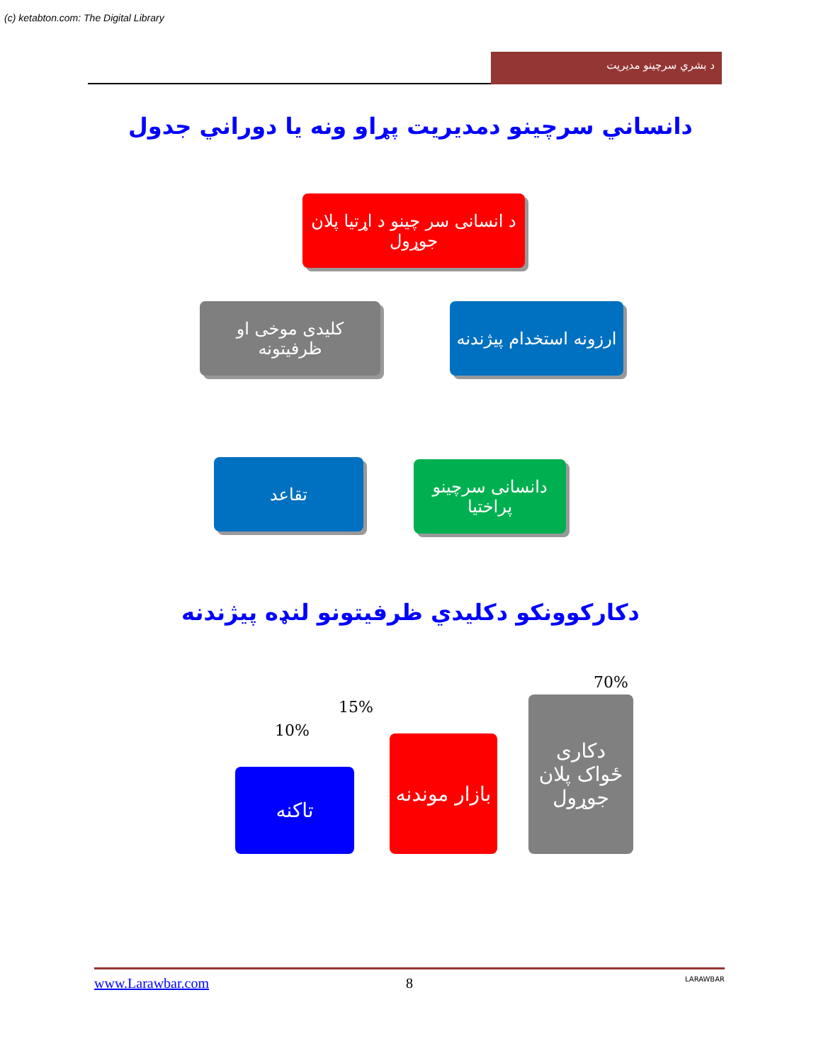(c) ketabton.com: The Digital Library
د بشري سرچينو مديريت
دانساني سرچينو دمديريت پړاو ونه يا دوراني جدول
د انسانی سر چینو د اړتیا پلان جوړول
ارزونه استخدام پیژندنه
کلیدی موخی او ظرفیتونه
دانسانی سرچینو پراختیا
تقاعد
دکارکوونکو دکليدي ظرفيتونو لنډه پيژندنه
70%
15%
10%
دکاری ځواک پلان جوړول
بازار موندنه
تاکنه
www.Larawbar.com 8 LARAWBAR